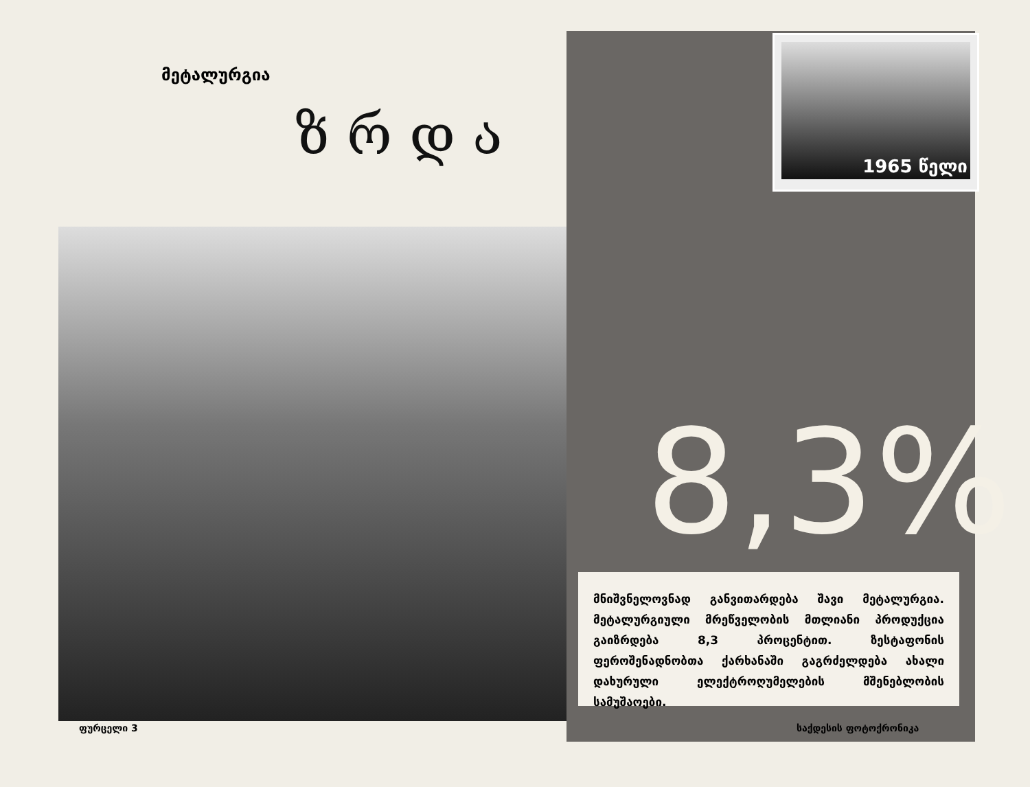მეტალურგია
ზ რ დ ა
1965 წელი
8,3%
მნიშვნელოვნად განვითარდება შავი მეტალურგია. მეტალურგიული მრეწველობის მთლიანი პროდუქცია გაიზრდება 8,3 პროცენტით. ზესტაფონის ფეროშენადნობთა ქარხანაში გაგრძელდება ახალი დახურული ელექტროღუმელების მშენებლობის სამუშაოები.
ფურცელი 3 საქდესის ფოტოქრონიკა